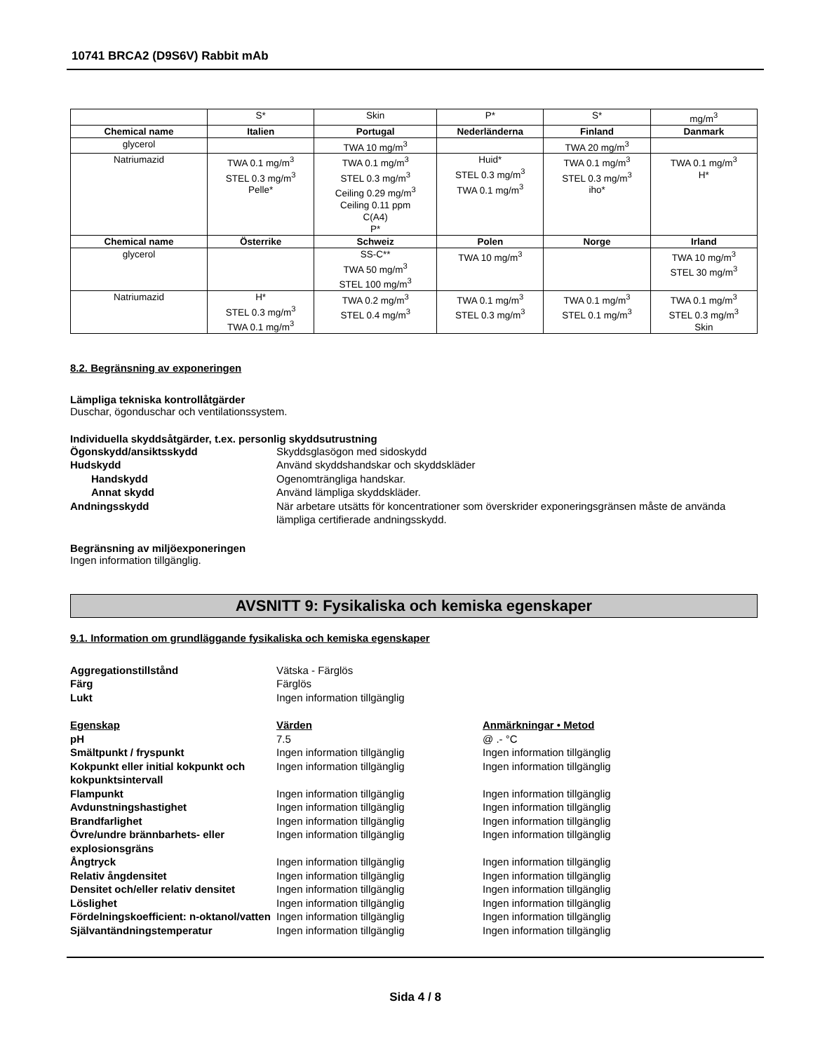10741 BRCA2 (D9S6V) Rabbit mAb
| | S* | Skin | P* | S* | mg/m<sup>3</sup> |
| Chemical name | Italien | Portugal | Nederländerna | Finland | Danmark |
| glycerol | | TWA 10 mg/m<sup>3</sup> | | TWA 20 mg/m<sup>3</sup> | |
| Natriumazid | TWA 0.1 mg/m<sup>3</sup> STEL 0.3 mg/m<sup>3</sup> Pelle* | TWA 0.1 mg/m<sup>3</sup> STEL 0.3 mg/m<sup>3</sup> Ceiling 0.29 mg/m<sup>3</sup> Ceiling 0.11 ppm C(A4) P* | Huid* STEL 0.3 mg/m<sup>3</sup> TWA 0.1 mg/m<sup>3</sup> | TWA 0.1 mg/m<sup>3</sup> STEL 0.3 mg/m<sup>3</sup> iho* | TWA 0.1 mg/m<sup>3</sup> H* |
| Chemical name | Österrike | Schweiz | Polen | Norge | Irland |
| glycerol | | SS-C** TWA 50 mg/m<sup>3</sup> STEL 100 mg/m<sup>3</sup> | TWA 10 mg/m<sup>3</sup> | | TWA 10 mg/m<sup>3</sup> STEL 30 mg/m<sup>3</sup> |
| Natriumazid | H* STEL 0.3 mg/m<sup>3</sup> TWA 0.1 mg/m<sup>3</sup> | TWA 0.2 mg/m<sup>3</sup> STEL 0.4 mg/m<sup>3</sup> | TWA 0.1 mg/m<sup>3</sup> STEL 0.3 mg/m<sup>3</sup> | TWA 0.1 mg/m<sup>3</sup> STEL 0.1 mg/m<sup>3</sup> | TWA 0.1 mg/m<sup>3</sup> STEL 0.3 mg/m<sup>3</sup> Skin |
8.2. Begränsning av exponeringen
Lämpliga tekniska kontrollåtgärder
Duschar, ögonduschar och ventilationssystem.
Individuella skyddsåtgärder, t.ex. personlig skyddsutrustning
Ögonskydd/ansiktsskydd
Skyddsglasögon med sidoskydd
Hudskydd
Använd skyddshandskar och skyddskläder
Handskydd
Ogenomträngliga handskar.
Annat skydd
Använd lämpliga skyddskläder.
Andningsskydd
När arbetare utsätts för koncentrationer som överskrider exponeringsgränsen måste de använda lämpliga certifierade andningsskydd.
Begränsning av miljöexponeringen
Ingen information tillgänglig.
AVSNITT 9: Fysikaliska och kemiska egenskaper
9.1. Information om grundläggande fysikaliska och kemiska egenskaper
Aggregationstillstånd
Vätska - Färglös
Färg
Färglös
Lukt
Ingen information tillgänglig
Egenskap
Värden
Anmärkningar • Metod
pH
7.5
@ .- °C
Smältpunkt / fryspunkt
Ingen information tillgänglig
Ingen information tillgänglig
Kokpunkt eller initial kokpunkt och kokpunktsintervall
Ingen information tillgänglig
Ingen information tillgänglig
Flampunkt
Ingen information tillgänglig
Ingen information tillgänglig
Avdunstningshastighet
Ingen information tillgänglig
Ingen information tillgänglig
Brandfarlighet
Ingen information tillgänglig
Ingen information tillgänglig
Övre/undre brännbarhets- eller explosionsgräns
Ingen information tillgänglig
Ingen information tillgänglig
Ångtryck
Ingen information tillgänglig
Ingen information tillgänglig
Relativ ångdensitet
Ingen information tillgänglig
Ingen information tillgänglig
Densitet och/eller relativ densitet
Ingen information tillgänglig
Ingen information tillgänglig
Löslighet
Ingen information tillgänglig
Ingen information tillgänglig
Fördelningskoefficient: n-oktanol/vatten
Ingen information tillgänglig
Ingen information tillgänglig
Självantändningstemperatur
Ingen information tillgänglig
Ingen information tillgänglig
Sida 4 / 8